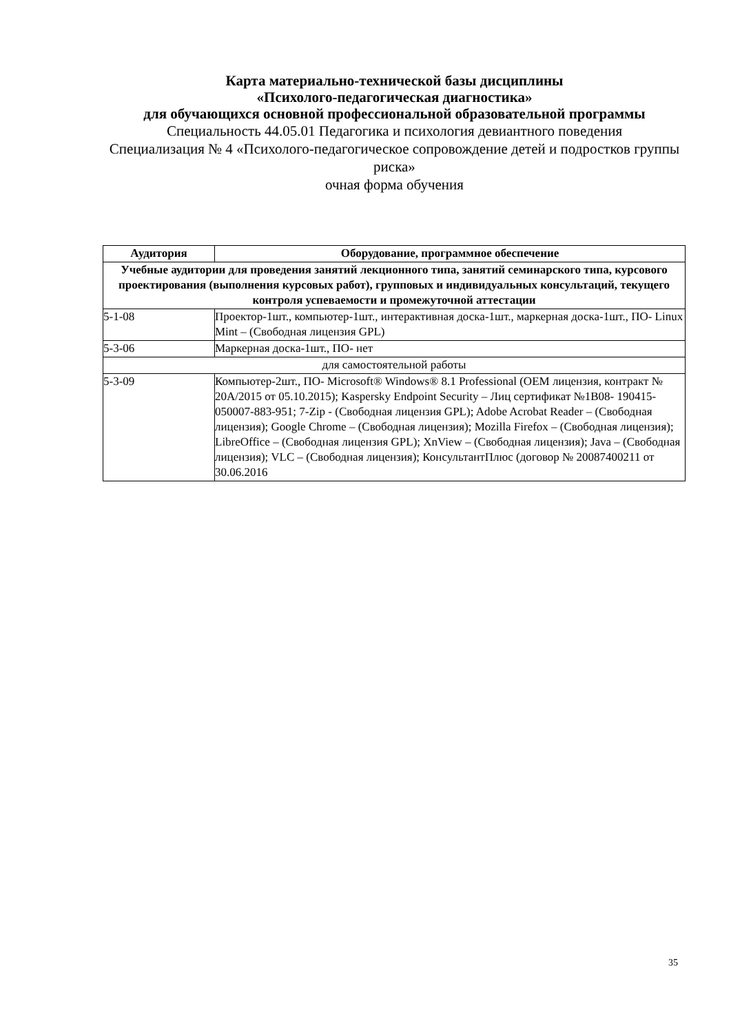Карта материально-технической базы дисциплины
«Психолого-педагогическая диагностика»
для обучающихся основной профессиональной образовательной программы
Специальность 44.05.01 Педагогика и психология девиантного поведения
Специализация № 4 «Психолого-педагогическое сопровождение детей и подростков группы риска»
очная форма обучения
| Аудитория | Оборудование, программное обеспечение |
| --- | --- |
| Учебные аудитории для проведения занятий лекционного типа, занятий семинарского типа, курсового проектирования (выполнения курсовых работ), групповых и индивидуальных консультаций, текущего контроля успеваемости и промежуточной аттестации | |
| 5-1-08 | Проектор-1шт., компьютер-1шт., интерактивная доска-1шт., маркерная доска-1шт., ПО- Linux Mint – (Свободная лицензия GPL) |
| 5-3-06 | Маркерная доска-1шт., ПО- нет |
| для самостоятельной работы | |
| 5-3-09 | Компьютер-2шт., ПО- Microsoft® Windows® 8.1 Professional (OEM лицензия, контракт № 20А/2015 от 05.10.2015); Kaspersky Endpoint Security – Лиц сертификат №1B08- 190415-050007-883-951; 7-Zip - (Свободная лицензия GPL); Adobe Acrobat Reader – (Свободная лицензия); Google Chrome – (Свободная лицензия); Mozilla Firefox – (Свободная лицензия); LibreOffice – (Свободная лицензия GPL); XnView – (Свободная лицензия); Java – (Свободная лицензия); VLC – (Свободная лицензия); КонсультантПлюс (договор № 20087400211 от 30.06.2016 |
35